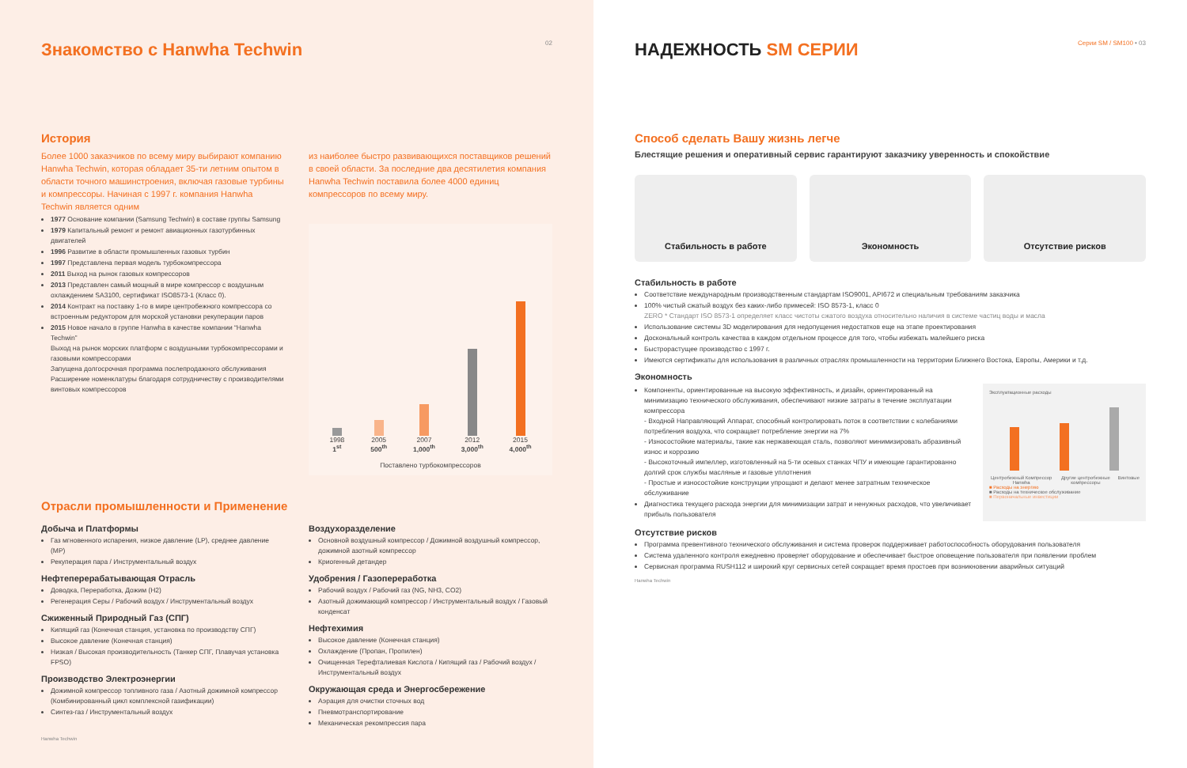02
Знакомство с Hanwha Techwin
История
Более 1000 заказчиков по всему миру выбирают компанию Hanwha Techwin, которая обладает 35-ти летним опытом в области точного машинстроения, включая газовые турбины и компрессоры. Начиная с 1997 г. компания Hanwha Techwin является одним
1977 Основание компании (Samsung Techwin) в составе группы Samsung
1979 Капитальный ремонт и ремонт авиационных газотурбинных двигателей
1996 Развитие в области промышленных газовых турбин
1997 Представлена первая модель турбокомпрессора
2011 Выход на рынок газовых компрессоров
2013 Представлен самый мощный в мире компрессор с воздушным охлаждением SA3100, сертификат ISO8573-1 (Класс 0).
2014 Контракт на поставку 1-го в мире центробежного компрессора со встроенным редуктором для морской установки рекуперации паров
2015 Новое начало в группе Hanwha в качестве компании “Hanwha Techwin”
Выход на рынок морских платформ с воздушными турбокомпрессорами и газовыми компрессорами
Запущена долгосрочная программа послепродажного обслуживания
Расширение номенклатуры благодаря сотрудничеству с производителями винтовых компрессоров
из наиболее быстро развивающихся поставщиков решений в своей области. За последние два десятилетия компания Hanwha Techwin поставила более 4000 единиц компрессоров по всему миру.
1998
1<sup>st</sup>
2005
500<sup>th</sup>
2007
1,000<sup>th</sup>
2012
3,000<sup>th</sup>
2015
4,000<sup>th</sup>
Поставлено турбокомпрессоров
Отрасли промышленности и Применение
Добыча и Платформы
Газ мгновенного испарения, низкое давление (LP), среднее давление (MP)
Рекуперация пара / Инструментальный воздух
Нефтеперерабатывающая Отрасль
Доводка, Переработка, Дожим (H2)
Регенерация Серы / Рабочий воздух / Инструментальный воздух
Сжиженный Природный Газ (СПГ)
Кипящий газ (Конечная станция, установка по производству СПГ)
Высокое давление (Конечная станция)
Низкая / Высокая производительность (Танкер СПГ, Плавучая установка FPSO)
Производство Электроэнергии
Дожимной компрессор топливного газа / Азотный дожимной компрессор (Комбинированный цикл комплексной газификации)
Синтез-газ / Инструментальный воздух
Воздухоразделение
Основной воздушный компрессор / Дожимной воздушный компрессор, дожимной азотный компрессор
Криогенный детандер
Удобрения / Газопереработка
Рабочий воздух / Рабочий газ (NG, NH3, CO2)
Азотный дожимающий компрессор / Инструментальный воздух / Газовый конденсат
Нефтехимия
Высокое давление (Конечная станция)
Охлаждение (Пропан, Пропилен)
Очищенная Терефталиевая Кислота / Кипящий газ / Рабочий воздух / Инструментальный воздух
Окружающая среда и Энергосбережение
Аэрация для очистки сточных вод
Пневмотранспортирование
Механическая рекомпрессия пара
Hanwha Techwin
Серии SM / SM100 • 03
НАДЕЖНОСТЬ SM СЕРИИ
Способ сделать Вашу жизнь легче
Блестящие решения и оперативный сервис гарантируют заказчику уверенность и спокойствие
Стабильность в работе Экономность Отсутствие рисков
Стабильность в работе
Соответствие международным производственным стандартам ISO9001, API672 и специальным требованиям заказчика
100% чистый сжатый воздух без каких-либо примесей: ISO 8573-1, класс 0
ZERO * Стандарт ISO 8573-1 определяет класс чистоты сжатого воздуха относительно наличия в системе частиц воды и масла
Использование системы 3D моделирования для недопущения недостатков еще на этапе проектирования
Доскональный контроль качества в каждом отдельном процессе для того, чтобы избежать малейшего риска
Быстрорастущее производство с 1997 г.
Имеются сертификаты для использования в различных отраслях промышленности на территории Ближнего Востока, Европы, Америки и т.д.
Экономность
Компоненты, ориентированные на высокую эффективность, и дизайн, ориентированный на минимизацию технического обслуживания, обеспечивают низкие затраты в течение эксплуатации компрессора
- Входной Направляющий Аппарат, способный контролировать поток в соответствии с колебаниями потребления воздуха, что сокращает потребление энергии на 7%
- Износостойкие материалы, такие как нержавеющая сталь, позволяют минимизировать абразивный износ и коррозию
- Высокоточный импеллер, изготовленный на 5-ти осевых станках ЧПУ и имеющие гарантированно долгий срок службы масляные и газовые уплотнения
- Простые и износостойкие конструкции упрощают и делают менее затратным техническое обслуживание
Диагностика текущего расхода энергии для минимизации затрат и ненужных расходов, что увеличивает прибыль пользователя
Эксплуатационные расходы
Центробежный Компрессор Hanwha Другие центробежные компрессоры Винтовые
■ Расходы на энергию
■ Расходы на техническое обслуживание
■ Первоначальные инвестиции
Отсутствие рисков
Программа превентивного технического обслуживания и система проверок поддерживает работоспособность оборудования пользователя
Система удаленного контроля ежедневно проверяет оборудование и обеспечивает быстрое оповещение пользователя при появлении проблем
Сервисная программа RUSH112 и широкий круг сервисных сетей сокращает время простоев при возникновении аварийных ситуаций
Hanwha Techwin